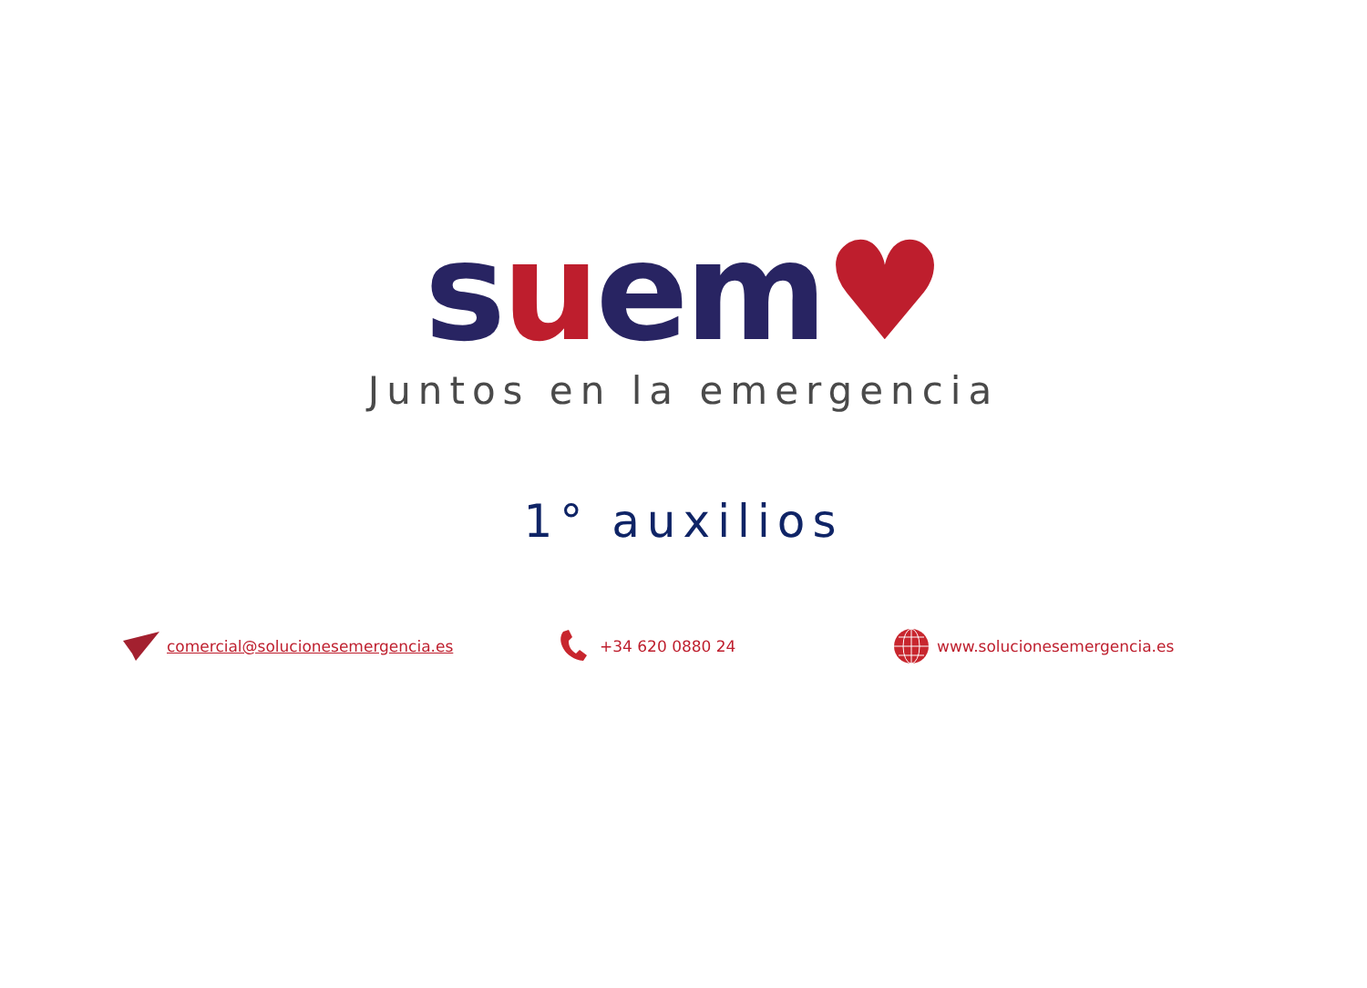suem♥
Juntos en la emergencia
1° auxilios
comercial@solucionesemergencia.es +34 620 0880 24 www.solucionesemergencia.es